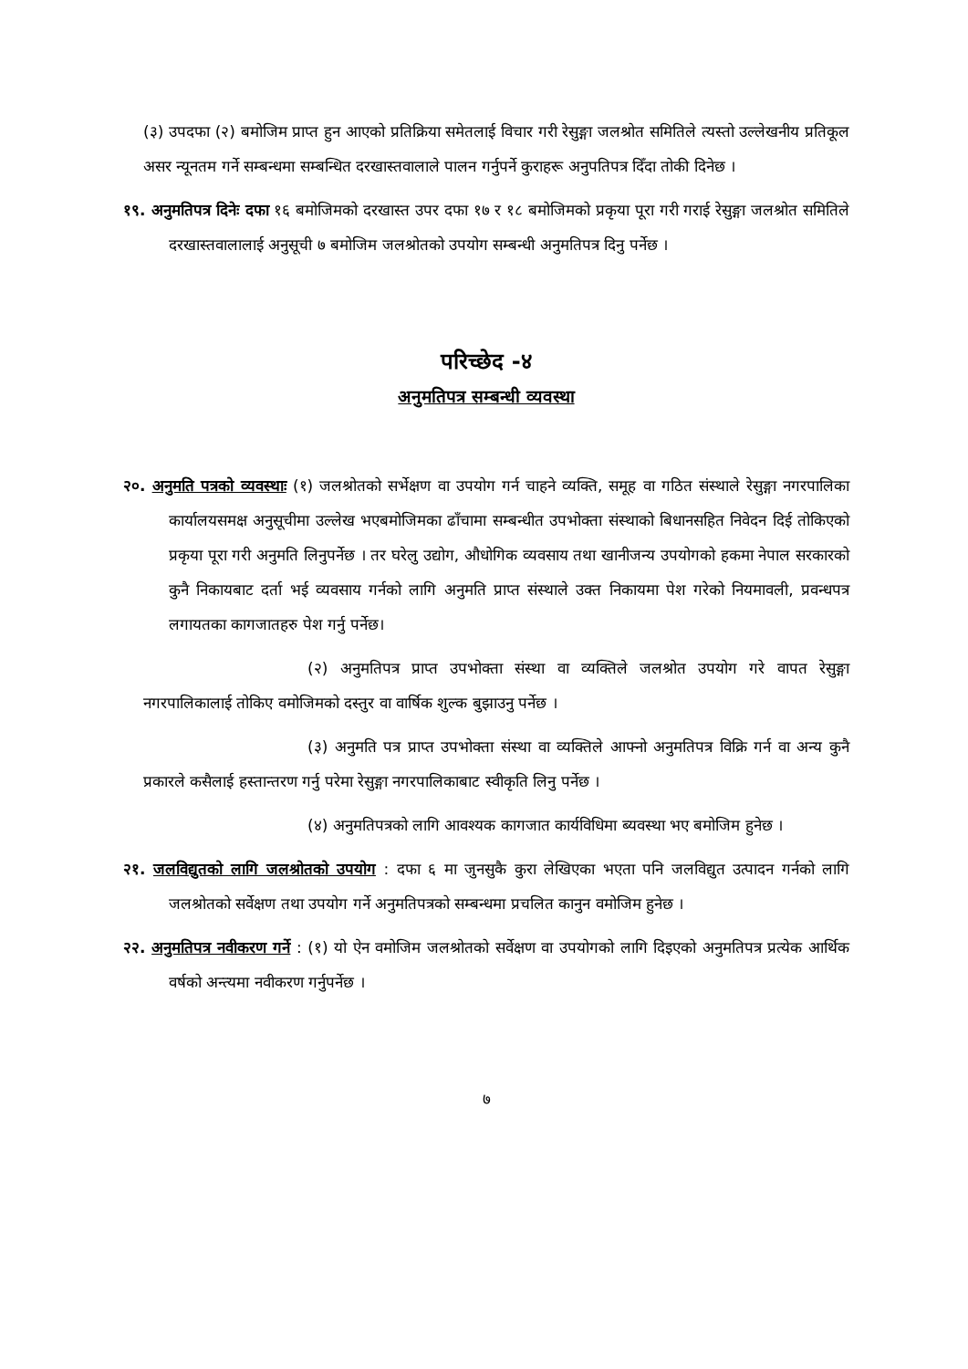(३) उपदफा (२) बमोजिम प्राप्त हुन आएको प्रतिक्रिया समेतलाई विचार गरी रेसुङ्गा जलश्रोत समितिले त्यस्तो उल्लेखनीय प्रतिकूल असर न्यूनतम गर्ने सम्बन्धमा सम्बन्धित दरखास्तवालाले पालन गर्नुपर्ने कुराहरू अनुपतिपत्र दिँदा तोकी दिनेछ ।
१९. अनुमतिपत्र दिनेः दफा १६ बमोजिमको दरखास्त उपर दफा १७ र १८ बमोजिमको प्रकृया पूरा गरी गराई रेसुङ्गा जलश्रोत समितिले दरखास्तवालालाई अनुसूची ७ बमोजिम जलश्रोतको उपयोग सम्बन्धी अनुमतिपत्र दिनु पर्नेछ ।
परिच्छेद -४
अनुमतिपत्र सम्बन्धी व्यवस्था
२०. अनुमति पत्रको व्यवस्थाः (१) जलश्रोतको सर्भेक्षण वा उपयोग गर्न चाहने व्यक्ति, समूह वा गठित संस्थाले रेसुङ्गा नगरपालिका कार्यालयसमक्ष अनुसूचीमा उल्लेख भएबमोजिमका ढाँचामा सम्बन्धीत उपभोक्ता संस्थाको बिधानसहित निवेदन दिई तोकिएको प्रकृया पूरा गरी अनुमति लिनुपर्नेछ । तर घरेलु उद्योग, औधोगिक व्यवसाय तथा खानीजन्य उपयोगको हकमा नेपाल सरकारको कुनै निकायबाट दर्ता भई व्यवसाय गर्नको लागि अनुमति प्राप्त संस्थाले उक्त निकायमा पेश गरेको नियमावली, प्रवन्धपत्र लगायतका कागजातहरु पेश गर्नु पर्नेछ।
(२) अनुमतिपत्र प्राप्त उपभोक्ता संस्था वा व्यक्तिले जलश्रोत उपयोग गरे वापत रेसुङ्गा नगरपालिकालाई तोकिए वमोजिमको दस्तुर वा वार्षिक शुल्क बुझाउनु पर्नेछ ।
(३) अनुमति पत्र प्राप्त उपभोक्ता संस्था वा व्यक्तिले आफ्नो अनुमतिपत्र विक्रि गर्न वा अन्य कुनै प्रकारले कसैलाई हस्तान्तरण गर्नु परेमा रेसुङ्गा नगरपालिकाबाट स्वीकृति लिनु पर्नेछ ।
(४) अनुमतिपत्रको लागि आवश्यक कागजात कार्यविधिमा ब्यवस्था भए बमोजिम हुनेछ ।
२१. जलविद्युतको लागि जलश्रोतको उपयोग : दफा ६ मा जुनसुकै कुरा लेखिएका भएता पनि जलविद्युत उत्पादन गर्नको लागि जलश्रोतको सर्वेक्षण तथा उपयोग गर्ने अनुमतिपत्रको सम्बन्धमा प्रचलित कानुन वमोजिम हुनेछ ।
२२. अनुमतिपत्र नवीकरण गर्ने : (१) यो ऐन वमोजिम जलश्रोतको सर्वेक्षण वा उपयोगको लागि दिइएको अनुमतिपत्र प्रत्येक आर्थिक वर्षको अन्त्यमा नवीकरण गर्नुपर्नेछ ।
७